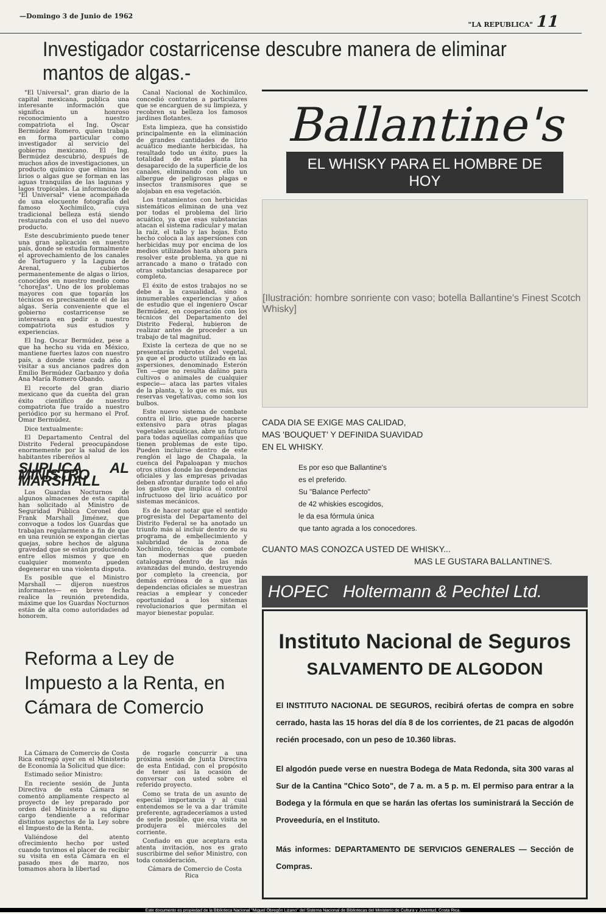—Domingo 3 de Junio de 1962 "LA REPUBLICA" 11
Investigador costarricense descubre manera de eliminar mantos de algas.-
"El Universal", gran diario de la capital mexicana, publica una interesante información que significa un honroso reconocimiento a nuestro compatriota el Ing. Oscar Bermúdez Romero, quien trabaja en forma particular como investigador al servicio del gobierno mexicano. El Ing. Bermúdez descubrió, después de muchos años de investigaciones, un producto químico que elimina los lirios o algas que se forman en las aguas tranquilas de las lagunas y lagos tropicales. La información de "El Universal" viene acompañada de una elocuente fotografía del famoso Xochimilco, cuya tradicional belleza está siendo restaurada con el uso del nuevo producto.
Este descubrimiento puede tener una gran aplicación en nuestro país, donde se estudia formalmente el aprovechamiento de los canales de Tortuguero y la Laguna de Arenal, cubiertos permanentemente de algas o lirios, conocidos en nuestro medio como "choreJas". Uno de los problemas mayores con que toparán los técnicos es precisamente el de las algas. Sería conveniente que el gobierno costarricense se interesara en pedir a nuestro compatriota sus estudios y experiencias.
El Ing. Oscar Bermúdez, pese a que ha hecho su vida en México, mantiene fuertes lazos con nuestro país, a donde viene cada año a visitar a sus ancianos padres don Emilio Bermúdez Garbanzo y doña Ana María Romero Obando.
El recorte del gran diario mexicano que da cuenta del gran éxito científico de nuestro compatriota fue traído a nuestro periódico por su hermano el Prof. Omar Bermúdez.
Dice textualmente:
El Departamento Central del Distrito Federal preocupándose enormemente por la salud de los habitantes ribereños al
SUPLICA AL MINISTRO MARSHALL
Los Guardas Nocturnos de algunos almacenes de esta capital han solicitado al Ministro de Seguridad Pública Coronel don Frank Marshall Jiménez, que convoque a todos los Guardas que trabajan regularmente a fin de que en una reunión se expongan ciertas quejas, sobre hechos de alguna gravedad que se están produciendo entre ellos mismos y que en cualquier momento pueden degenerar en una violenta disputa.
Es posible que el Ministro Marshall — dijeron nuestros informantes— en breve fecha realice la reunión pretendida, máxime que los Guardas Nocturnos están de alta como autoridades ad honorem.
Canal Nacional de Xochimilco, concedió contratos a particulares que se encarguen de su limpieza, y recobren su belleza los famosos jardines flotantes.
Esta limpieza, que ha consistido principalmente en la eliminación de grandes cantidades de lirio acuático mediante herbicidas, ha resultado todo un éxito, pues la totalidad de esta planta ha desaparecido de la superficie de los canales, eliminando con ello un albergue de peligrosas plagas e insectos transmisores que se alojaban en esa vegetación.
Los tratamientos con herbicidas sistemáticos eliminan de una vez por todas el problema del lirio acuático, ya que esas substancias atacan el sistema radicular y matan la raíz, el tallo y las hojas. Esto hecho coloca a las aspersiones con herbicidas muy por encima de los medios utilizados hasta ahora para resolver este problema, ya que ni arrancado a mano o tratado con otras substancias desaparece por completo.
El éxito de estos trabajos no se debe a la casualidad, sino a innumerables experiencias y años de estudio que el ingeniero Oscar Bermúdez, en cooperación con los técnicos del Departamento del Distrito Federal, hubieron de realizar antes de proceder a un trabajo de tal magnitud.
Existe la certeza de que no se presentarán rebrotes del vegetal, ya que el producto utilizado en las aspersiones, denominado Esterón Ten —que no resulta dañino para cultivos o animales de cualquier especie— ataca las partes vitales de la planta, y, lo que es más, sus reservas vegetativas, como son los bulbos.
Este nuevo sistema de combate contra el lirio, que puede hacerse extensivo para otras plagas vegetales acuáticas, abre un futuro para todas aquellas compañías que tienen problemas de este tipo. Pueden incluirse dentro de este renglón el lago de Chapala, la cuenca del Papaloapan y muchos otros sitios donde las dependencias oficiales y las empresas privadas deben afrontar durante todo el año los gastos que implica el control infructuoso del lirio acuático por sistemas mecánicos.
Es de hacer notar que el sentido progresista del Departamento del Distrito Federal se ha anotado un triunfo más al incluir dentro de su programa de embellecimiento y salubridad de la zona de Xochimilco, técnicas de combate tan modernas que pueden catalogarse dentro de las más avanzadas del mundo, destruyendo por completo la creencia, por demás errónea de a que las dependencias oficiales se muestran reacias a emplear y conceder oportunidad a los sistemas revolucionarios que permitan el mayor bienestar popular.
Reforma a Ley de Impuesto a la Renta, en Cámara de Comercio
La Cámara de Comercio de Costa Rica entregó ayer en el Ministerio de Economía la Solicitud que dice:
Estimado señor Ministro:
En reciente sesión de Junta Directiva de esta Cámara se comentó ampliamente respecto al proyecto de ley preparado por orden del Ministerio a su digno cargo tendiente a reformar distintos aspectos de la Ley sobre el Impuesto de la Renta.
Valiéndose del atento ofrecimiento hecho por usted cuando tuvimos el placer de recibir su visita en esta Cámara en el pasado mes de marzo, nos tomamos ahora la libertad
de rogarle concurrir a una próxima sesión de Junta Directiva de esta Entidad, con el propósito de tener así la ocasión de conversar con usted sobre el referido proyecto.
Como se trata de un asunto de especial importancia y al cual entendemos se le va a dar trámite preferente, agradeceríamos a usted de serle posible, que esa visita se produjera el miércoles del corriente.
Confiado en que aceptara esta atenta invitación, nos es grato suscribirme del señor Ministro, con toda consideración,
Cámara de Comercio de Costa Rica
Ballantine's
EL WHISKY PARA EL HOMBRE DE HOY
[Ilustración: hombre sonriente con vaso; botella Ballantine's Finest Scotch Whisky]
CADA DIA SE EXIGE MAS CALIDAD,
MAS 'BOUQUET' Y DEFINIDA SUAVIDAD
EN EL WHISKY.
Es por eso que Ballantine's
es el preferido.
Su "Balance Perfecto"
de 42 whiskies escogidos,
le da esa fórmula única
que tanto agrada a los conocedores.
CUANTO MAS CONOZCA USTED DE WHISKY...
MAS LE GUSTARA BALLANTINE'S.
HOPEC Holtermann & Pechtel Ltd.
Instituto Nacional de Seguros
SALVAMENTO DE ALGODON
El INSTITUTO NACIONAL DE SEGUROS, recibirá ofertas de compra en sobre cerrado, hasta las 15 horas del día 8 de los corrientes, de 21 pacas de algodón recién procesado, con un peso de 10.360 libras.
El algodón puede verse en nuestra Bodega de Mata Redonda, sita 300 varas al Sur de la Cantina "Chico Soto", de 7 a. m. a 5 p. m. El permiso para entrar a la Bodega y la fórmula en que se harán las ofertas los suministrará la Sección de Proveeduría, en el Instituto.
Más informes: DEPARTAMENTO DE SERVICIOS GENERALES — Sección de Compras.
Este documento es propiedad de la Biblioteca Nacional "Miguel Obregón Lizano" del Sistema Nacional de Bibliotecas del Ministerio de Cultura y Juventud, Costa Rica.